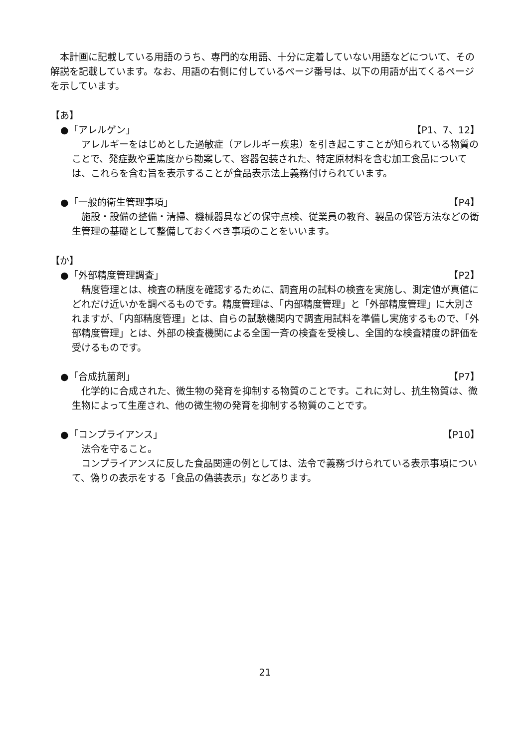本計画に記載している用語のうち、専門的な用語、十分に定着していない用語などについて、その解説を記載しています。なお、用語の右側に付しているページ番号は、以下の用語が出てくるページを示しています。
【あ】
●「アレルゲン」 【P1、7、12】
アレルギーをはじめとした過敏症（アレルギー疾患）を引き起こすことが知られている物質のことで、発症数や重篤度から勘案して、容器包装された、特定原材料を含む加工食品については、これらを含む旨を表示することが食品表示法上義務付けられています。
●「一般的衛生管理事項」 【P4】
施設・設備の整備・清掃、機械器具などの保守点検、従業員の教育、製品の保管方法などの衛生管理の基礎として整備しておくべき事項のことをいいます。
【か】
●「外部精度管理調査」 【P2】
精度管理とは、検査の精度を確認するために、調査用の試料の検査を実施し、測定値が真値にどれだけ近いかを調べるものです。精度管理は、「内部精度管理」と「外部精度管理」に大別されますが、「内部精度管理」とは、自らの試験機関内で調査用試料を準備し実施するもので、「外部精度管理」とは、外部の検査機関による全国一斉の検査を受検し、全国的な検査精度の評価を受けるものです。
●「合成抗菌剤」 【P7】
化学的に合成された、微生物の発育を抑制する物質のことです。これに対し、抗生物質は、微生物によって生産され、他の微生物の発育を抑制する物質のことです。
●「コンプライアンス」 【P10】
法令を守ること。
コンプライアンスに反した食品関連の例としては、法令で義務づけられている表示事項について、偽りの表示をする「食品の偽装表示」などあります。
21